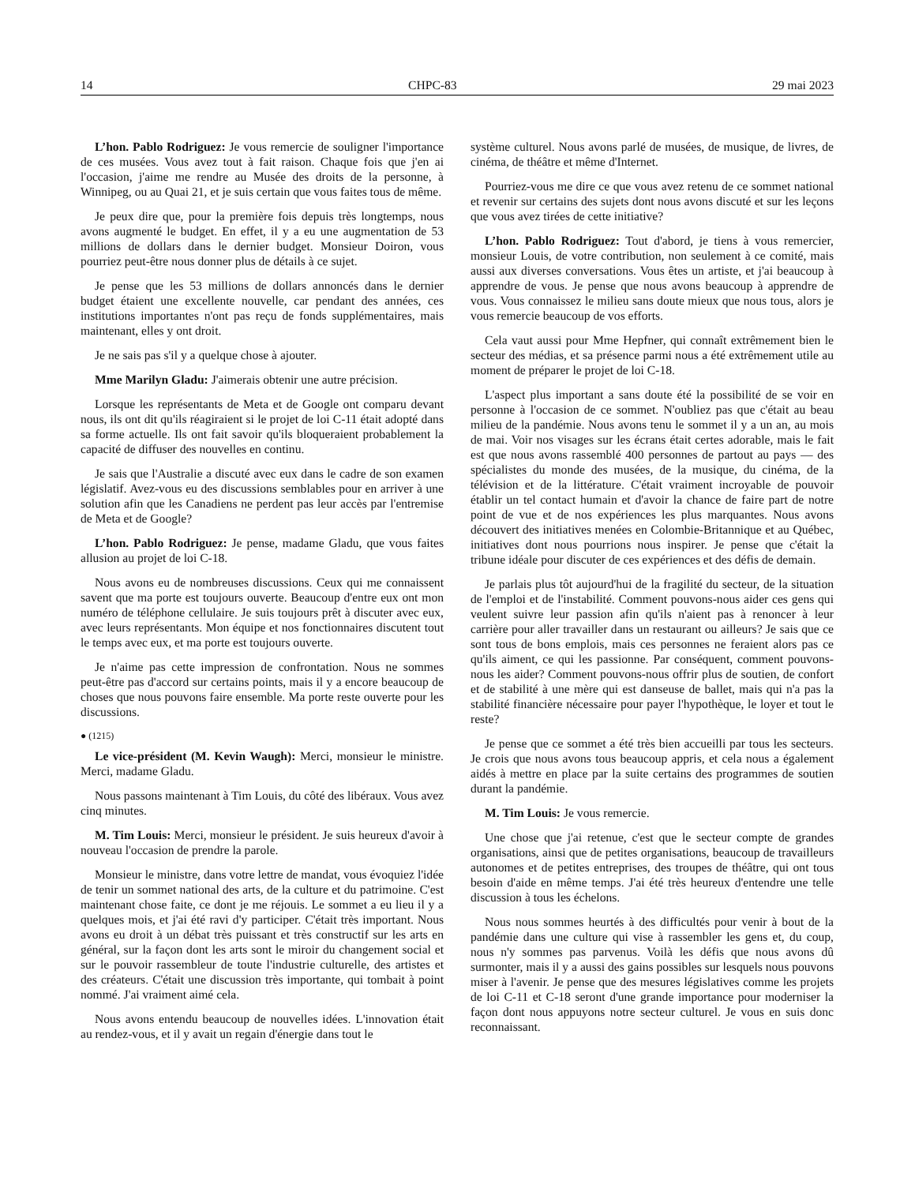14 CHPC-83 29 mai 2023
L’hon. Pablo Rodriguez: Je vous remercie de souligner l'importance de ces musées. Vous avez tout à fait raison. Chaque fois que j'en ai l'occasion, j'aime me rendre au Musée des droits de la personne, à Winnipeg, ou au Quai 21, et je suis certain que vous faites tous de même.
Je peux dire que, pour la première fois depuis très longtemps, nous avons augmenté le budget. En effet, il y a eu une augmentation de 53 millions de dollars dans le dernier budget. Monsieur Doiron, vous pourriez peut-être nous donner plus de détails à ce sujet.
Je pense que les 53 millions de dollars annoncés dans le dernier budget étaient une excellente nouvelle, car pendant des années, ces institutions importantes n'ont pas reçu de fonds supplémentaires, mais maintenant, elles y ont droit.
Je ne sais pas s'il y a quelque chose à ajouter.
Mme Marilyn Gladu: J'aimerais obtenir une autre précision.
Lorsque les représentants de Meta et de Google ont comparu devant nous, ils ont dit qu'ils réagiraient si le projet de loi C-11 était adopté dans sa forme actuelle. Ils ont fait savoir qu'ils bloqueraient probablement la capacité de diffuser des nouvelles en continu.
Je sais que l'Australie a discuté avec eux dans le cadre de son examen législatif. Avez-vous eu des discussions semblables pour en arriver à une solution afin que les Canadiens ne perdent pas leur accès par l'entremise de Meta et de Google?
L’hon. Pablo Rodriguez: Je pense, madame Gladu, que vous faites allusion au projet de loi C-18.
Nous avons eu de nombreuses discussions. Ceux qui me connaissent savent que ma porte est toujours ouverte. Beaucoup d'entre eux ont mon numéro de téléphone cellulaire. Je suis toujours prêt à discuter avec eux, avec leurs représentants. Mon équipe et nos fonctionnaires discutent tout le temps avec eux, et ma porte est toujours ouverte.
Je n'aime pas cette impression de confrontation. Nous ne sommes peut-être pas d'accord sur certains points, mais il y a encore beaucoup de choses que nous pouvons faire ensemble. Ma porte reste ouverte pour les discussions.
● (1215)
Le vice-président (M. Kevin Waugh): Merci, monsieur le ministre. Merci, madame Gladu.
Nous passons maintenant à Tim Louis, du côté des libéraux. Vous avez cinq minutes.
M. Tim Louis: Merci, monsieur le président. Je suis heureux d'avoir à nouveau l'occasion de prendre la parole.
Monsieur le ministre, dans votre lettre de mandat, vous évoquiez l'idée de tenir un sommet national des arts, de la culture et du patrimoine. C'est maintenant chose faite, ce dont je me réjouis. Le sommet a eu lieu il y a quelques mois, et j'ai été ravi d'y participer. C'était très important. Nous avons eu droit à un débat très puissant et très constructif sur les arts en général, sur la façon dont les arts sont le miroir du changement social et sur le pouvoir rassembleur de toute l'industrie culturelle, des artistes et des créateurs. C'était une discussion très importante, qui tombait à point nommé. J'ai vraiment aimé cela.
Nous avons entendu beaucoup de nouvelles idées. L'innovation était au rendez-vous, et il y avait un regain d'énergie dans tout le
système culturel. Nous avons parlé de musées, de musique, de livres, de cinéma, de théâtre et même d'Internet.
Pourriez-vous me dire ce que vous avez retenu de ce sommet national et revenir sur certains des sujets dont nous avons discuté et sur les leçons que vous avez tirées de cette initiative?
L’hon. Pablo Rodriguez: Tout d'abord, je tiens à vous remercier, monsieur Louis, de votre contribution, non seulement à ce comité, mais aussi aux diverses conversations. Vous êtes un artiste, et j'ai beaucoup à apprendre de vous. Je pense que nous avons beaucoup à apprendre de vous. Vous connaissez le milieu sans doute mieux que nous tous, alors je vous remercie beaucoup de vos efforts.
Cela vaut aussi pour Mme Hepfner, qui connaît extrêmement bien le secteur des médias, et sa présence parmi nous a été extrêmement utile au moment de préparer le projet de loi C-18.
L'aspect plus important a sans doute été la possibilité de se voir en personne à l'occasion de ce sommet. N'oubliez pas que c'était au beau milieu de la pandémie. Nous avons tenu le sommet il y a un an, au mois de mai. Voir nos visages sur les écrans était certes adorable, mais le fait est que nous avons rassemblé 400 personnes de partout au pays — des spécialistes du monde des musées, de la musique, du cinéma, de la télévision et de la littérature. C'était vraiment incroyable de pouvoir établir un tel contact humain et d'avoir la chance de faire part de notre point de vue et de nos expériences les plus marquantes. Nous avons découvert des initiatives menées en Colombie-Britannique et au Québec, initiatives dont nous pourrions nous inspirer. Je pense que c'était la tribune idéale pour discuter de ces expériences et des défis de demain.
Je parlais plus tôt aujourd'hui de la fragilité du secteur, de la situation de l'emploi et de l'instabilité. Comment pouvons-nous aider ces gens qui veulent suivre leur passion afin qu'ils n'aient pas à renoncer à leur carrière pour aller travailler dans un restaurant ou ailleurs? Je sais que ce sont tous de bons emplois, mais ces personnes ne feraient alors pas ce qu'ils aiment, ce qui les passionne. Par conséquent, comment pouvons-nous les aider? Comment pouvons-nous offrir plus de soutien, de confort et de stabilité à une mère qui est danseuse de ballet, mais qui n'a pas la stabilité financière nécessaire pour payer l'hypothèque, le loyer et tout le reste?
Je pense que ce sommet a été très bien accueilli par tous les secteurs. Je crois que nous avons tous beaucoup appris, et cela nous a également aidés à mettre en place par la suite certains des programmes de soutien durant la pandémie.
M. Tim Louis: Je vous remercie.
Une chose que j'ai retenue, c'est que le secteur compte de grandes organisations, ainsi que de petites organisations, beaucoup de travailleurs autonomes et de petites entreprises, des troupes de théâtre, qui ont tous besoin d'aide en même temps. J'ai été très heureux d'entendre une telle discussion à tous les échelons.
Nous nous sommes heurtés à des difficultés pour venir à bout de la pandémie dans une culture qui vise à rassembler les gens et, du coup, nous n'y sommes pas parvenus. Voilà les défis que nous avons dû surmonter, mais il y a aussi des gains possibles sur lesquels nous pouvons miser à l'avenir. Je pense que des mesures législatives comme les projets de loi C-11 et C-18 seront d'une grande importance pour moderniser la façon dont nous appuyons notre secteur culturel. Je vous en suis donc reconnaissant.